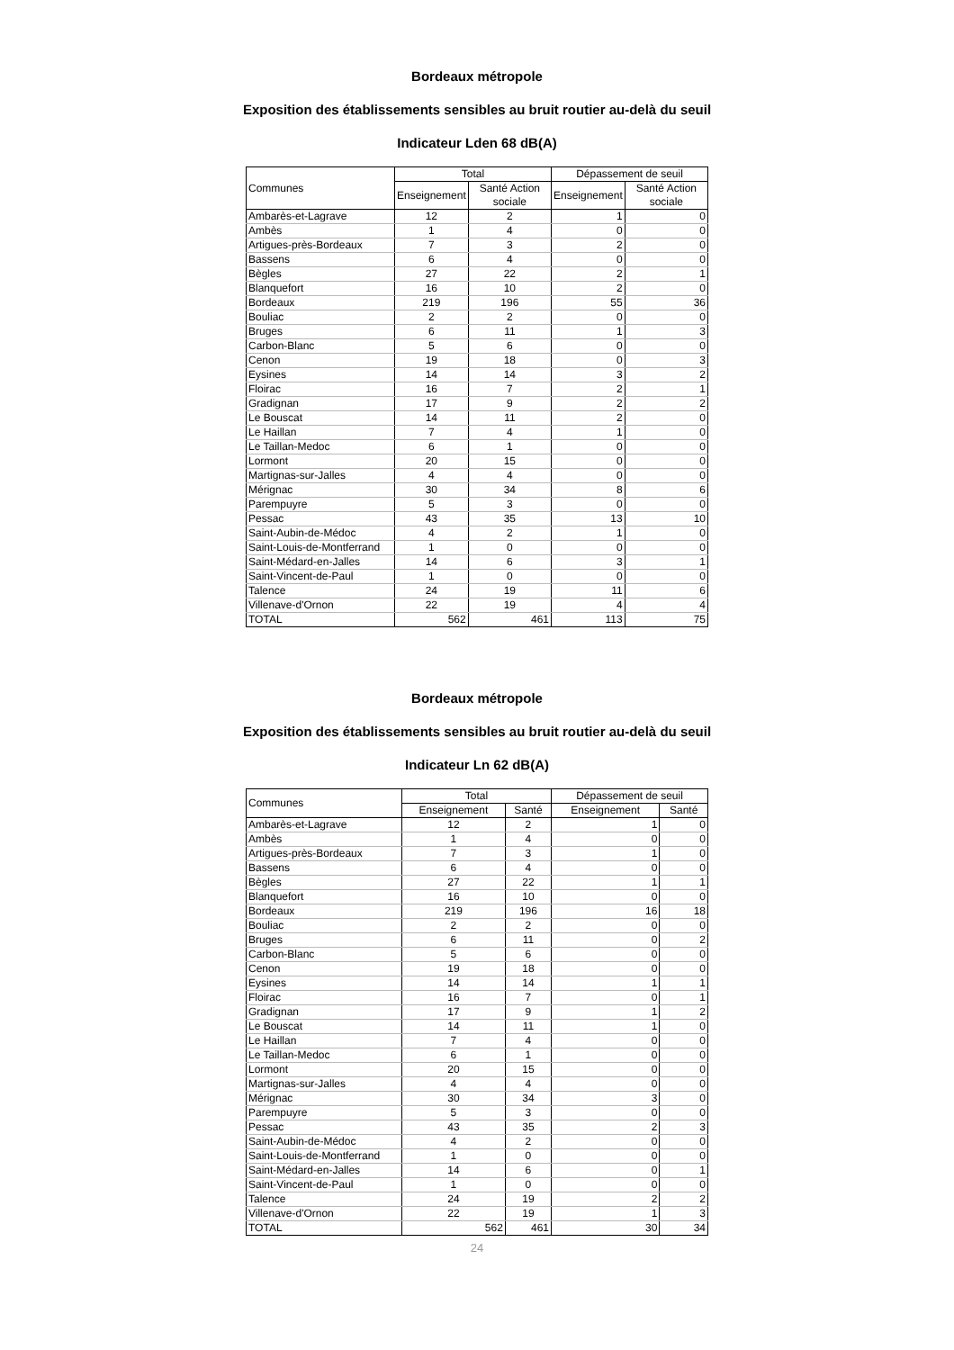Bordeaux métropole
Exposition des établissements sensibles au bruit routier au-delà du seuil
Indicateur Lden 68 dB(A)
| Communes | Total | | Dépassement de seuil | |
| --- | --- | --- | --- | --- |
| | Enseignement | Santé Action sociale | Enseignement | Santé Action sociale |
| Ambarès-et-Lagrave | 12 | 2 | 1 | 0 |
| Ambès | 1 | 4 | 0 | 0 |
| Artigues-près-Bordeaux | 7 | 3 | 2 | 0 |
| Bassens | 6 | 4 | 0 | 0 |
| Bègles | 27 | 22 | 2 | 1 |
| Blanquefort | 16 | 10 | 2 | 0 |
| Bordeaux | 219 | 196 | 55 | 36 |
| Bouliac | 2 | 2 | 0 | 0 |
| Bruges | 6 | 11 | 1 | 3 |
| Carbon-Blanc | 5 | 6 | 0 | 0 |
| Cenon | 19 | 18 | 0 | 3 |
| Eysines | 14 | 14 | 3 | 2 |
| Floirac | 16 | 7 | 2 | 1 |
| Gradignan | 17 | 9 | 2 | 2 |
| Le Bouscat | 14 | 11 | 2 | 0 |
| Le Haillan | 7 | 4 | 1 | 0 |
| Le Taillan-Medoc | 6 | 1 | 0 | 0 |
| Lormont | 20 | 15 | 0 | 0 |
| Martignas-sur-Jalles | 4 | 4 | 0 | 0 |
| Mérignac | 30 | 34 | 8 | 6 |
| Parempuyre | 5 | 3 | 0 | 0 |
| Pessac | 43 | 35 | 13 | 10 |
| Saint-Aubin-de-Médoc | 4 | 2 | 1 | 0 |
| Saint-Louis-de-Montferrand | 1 | 0 | 0 | 0 |
| Saint-Médard-en-Jalles | 14 | 6 | 3 | 1 |
| Saint-Vincent-de-Paul | 1 | 0 | 0 | 0 |
| Talence | 24 | 19 | 11 | 6 |
| Villenave-d'Ornon | 22 | 19 | 4 | 4 |
| TOTAL | 562 | 461 | 113 | 75 |
Bordeaux métropole
Exposition des établissements sensibles au bruit routier au-delà du seuil
Indicateur Ln 62 dB(A)
| Communes | Total | | Dépassement de seuil | |
| --- | --- | --- | --- | --- |
| | Enseignement | Santé | Enseignement | Santé |
| Ambarès-et-Lagrave | 12 | 2 | 1 | 0 |
| Ambès | 1 | 4 | 0 | 0 |
| Artigues-près-Bordeaux | 7 | 3 | 1 | 0 |
| Bassens | 6 | 4 | 0 | 0 |
| Bègles | 27 | 22 | 1 | 1 |
| Blanquefort | 16 | 10 | 0 | 0 |
| Bordeaux | 219 | 196 | 16 | 18 |
| Bouliac | 2 | 2 | 0 | 0 |
| Bruges | 6 | 11 | 0 | 2 |
| Carbon-Blanc | 5 | 6 | 0 | 0 |
| Cenon | 19 | 18 | 0 | 0 |
| Eysines | 14 | 14 | 1 | 1 |
| Floirac | 16 | 7 | 0 | 1 |
| Gradignan | 17 | 9 | 1 | 2 |
| Le Bouscat | 14 | 11 | 1 | 0 |
| Le Haillan | 7 | 4 | 0 | 0 |
| Le Taillan-Medoc | 6 | 1 | 0 | 0 |
| Lormont | 20 | 15 | 0 | 0 |
| Martignas-sur-Jalles | 4 | 4 | 0 | 0 |
| Mérignac | 30 | 34 | 3 | 0 |
| Parempuyre | 5 | 3 | 0 | 0 |
| Pessac | 43 | 35 | 2 | 3 |
| Saint-Aubin-de-Médoc | 4 | 2 | 0 | 0 |
| Saint-Louis-de-Montferrand | 1 | 0 | 0 | 0 |
| Saint-Médard-en-Jalles | 14 | 6 | 0 | 1 |
| Saint-Vincent-de-Paul | 1 | 0 | 0 | 0 |
| Talence | 24 | 19 | 2 | 2 |
| Villenave-d'Ornon | 22 | 19 | 1 | 3 |
| TOTAL | 562 | 461 | 30 | 34 |
24